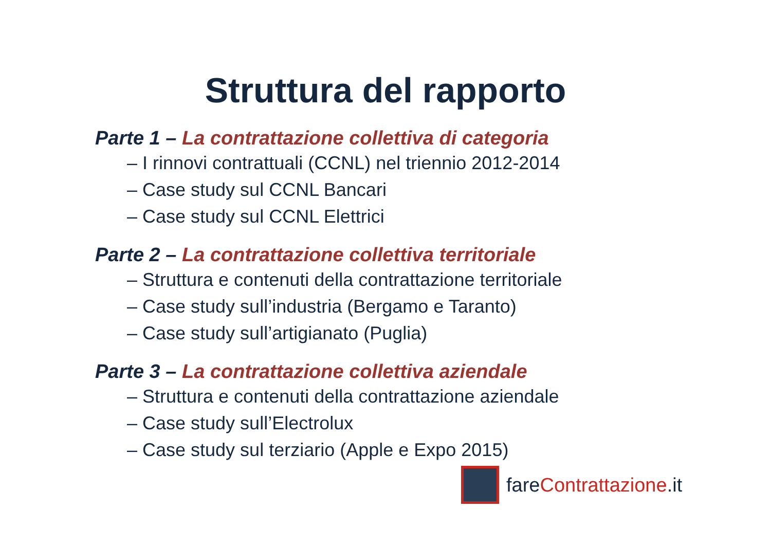Struttura del rapporto
Parte 1 – La contrattazione collettiva di categoria
– I rinnovi contrattuali (CCNL) nel triennio 2012-2014
– Case study sul CCNL Bancari
– Case study sul CCNL Elettrici
Parte 2 – La contrattazione collettiva territoriale
– Struttura e contenuti della contrattazione territoriale
– Case study sull’industria (Bergamo e Taranto)
– Case study sull’artigianato (Puglia)
Parte 3 – La contrattazione collettiva aziendale
– Struttura e contenuti della contrattazione aziendale
– Case study sull’Electrolux
– Case study sul terziario (Apple e Expo 2015)
fareContrattazione.it